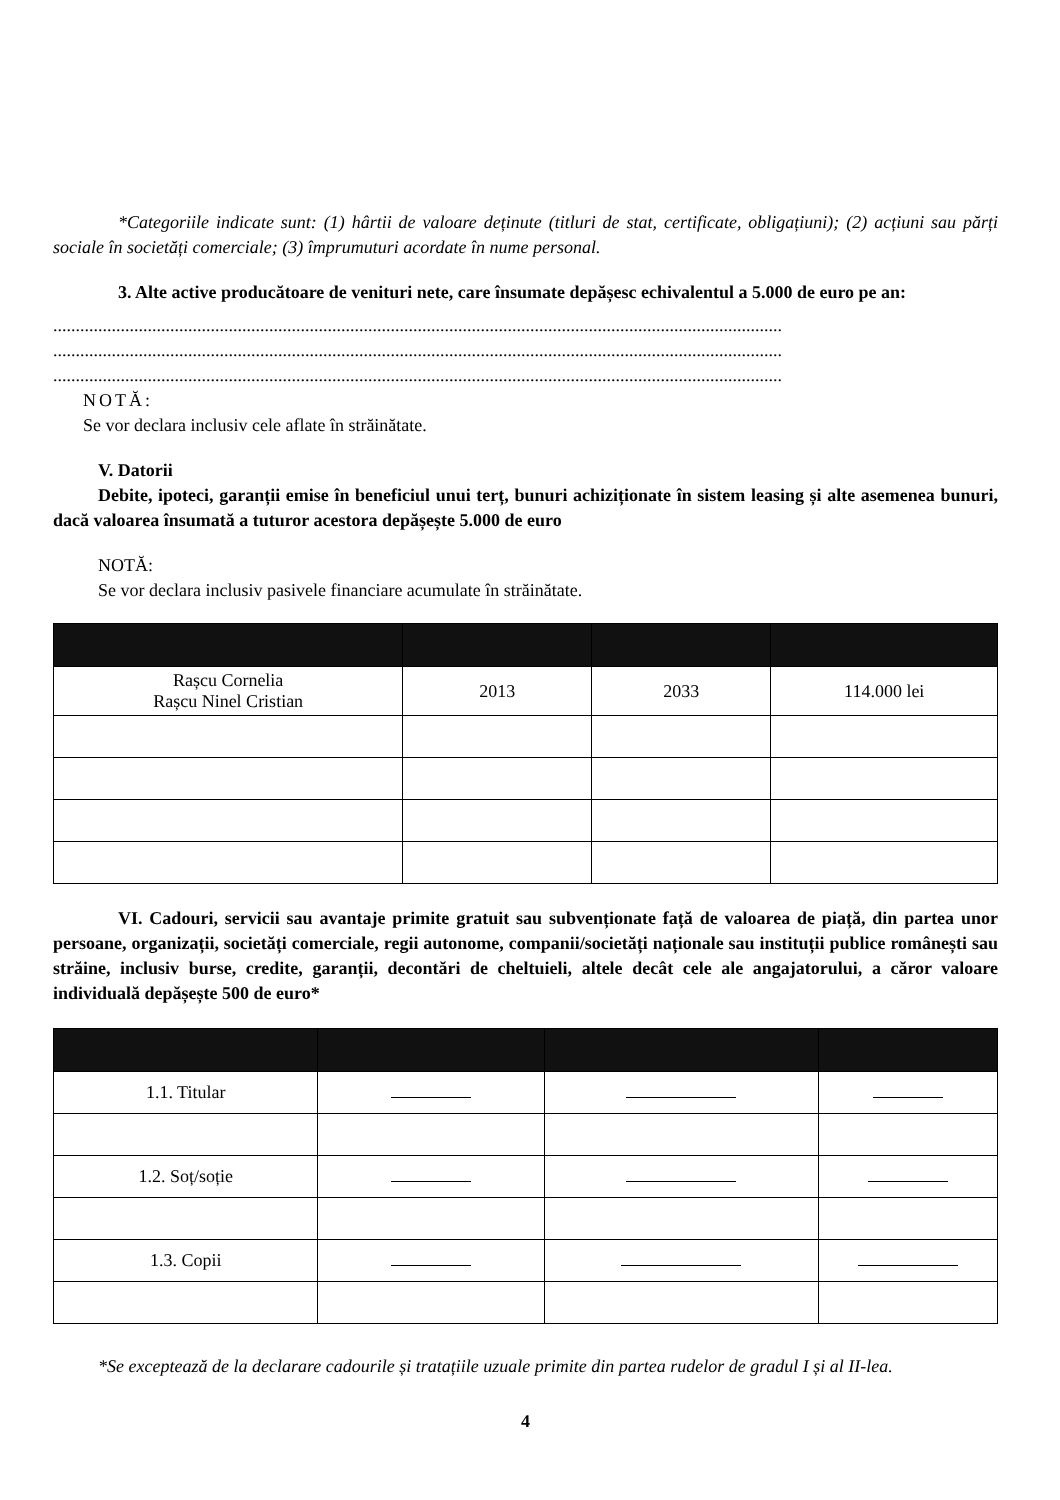*Categoriile indicate sunt: (1) hârtii de valoare deținute (titluri de stat, certificate, obligațiuni); (2) acțiuni sau părți sociale în societăți comerciale; (3) împrumuturi acordate în nume personal.
3. Alte active producătoare de venituri nete, care însumate depășesc echivalentul a 5.000 de euro pe an:
..................................................................................................................................................................
..................................................................................................................................................................
..................................................................................................................................................................
NOTĂ:
Se vor declara inclusiv cele aflate în străinătate.
V. Datorii
Debite, ipoteci, garanții emise în beneficiul unui terț, bunuri achiziționate în sistem leasing și alte asemenea bunuri, dacă valoarea însumată a tuturor acestora depășește 5.000 de euro
NOTĂ:
Se vor declara inclusiv pasivele financiare acumulate în străinătate.
| Rașcu Cornelia Rașcu Ninel Cristian | 2013 | 2033 | 114.000 lei |
VI. Cadouri, servicii sau avantaje primite gratuit sau subvenționate față de valoarea de piață, din partea unor persoane, organizații, societăți comerciale, regii autonome, companii/societăți naționale sau instituții publice românești sau străine, inclusiv burse, credite, garanții, decontări de cheltuieli, altele decât cele ale angajatorului, a căror valoare individuală depășește 500 de euro*
| 1.1. Titular | | | |
| 1.2. Soț/soție | | | |
| 1.3. Copii | | | |
*Se exceptează de la declarare cadourile și tratațiile uzuale primite din partea rudelor de gradul I și al II-lea.
4